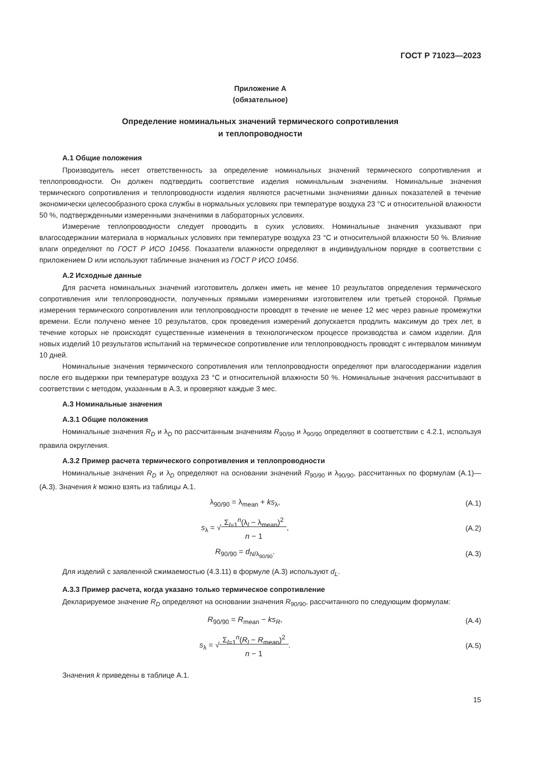ГОСТ Р 71023—2023
Приложение А
(обязательное)
Определение номинальных значений термического сопротивления
и теплопроводности
А.1 Общие положения
Производитель несет ответственность за определение номинальных значений термического сопротивления и теплопроводности. Он должен подтвердить соответствие изделия номинальным значениям. Номинальные значения термического сопротивления и теплопроводности изделия являются расчетными значениями данных показателей в течение экономически целесообразного срока службы в нормальных условиях при температуре воздуха 23 °С и относительной влажности 50 %, подтвержденными измеренными значениями в лабораторных условиях.
Измерение теплопроводности следует проводить в сухих условиях. Номинальные значения указывают при влагосодержании материала в нормальных условиях при температуре воздуха 23 °С и относительной влажности 50 %. Влияние влаги определяют по ГОСТ Р ИСО 10456. Показатели влажности определяют в индивидуальном порядке в соответствии с приложением D или используют табличные значения из ГОСТ Р ИСО 10456.
А.2 Исходные данные
Для расчета номинальных значений изготовитель должен иметь не менее 10 результатов определения термического сопротивления или теплопроводности, полученных прямыми измерениями изготовителем или третьей стороной. Прямые измерения термического сопротивления или теплопроводности проводят в течение не менее 12 мес через равные промежутки времени. Если получено менее 10 результатов, срок проведения измерений допускается продлить максимум до трех лет, в течение которых не происходят существенные изменения в технологическом процессе производства и самом изделии. Для новых изделий 10 результатов испытаний на термическое сопротивление или теплопроводность проводят с интервалом минимум 10 дней.
Номинальные значения термического сопротивления или теплопроводности определяют при влагосодержании изделия после его выдержки при температуре воздуха 23 °С и относительной влажности 50 %. Номинальные значения рассчитывают в соответствии с методом, указанным в А.3, и проверяют каждые 3 мес.
А.3 Номинальные значения
А.3.1 Общие положения
Номинальные значения R<sub>D</sub> и λ<sub>D</sub> по рассчитанным значениям R<sub>90/90</sub> и λ<sub>90/90</sub> определяют в соответствии с 4.2.1, используя правила округления.
А.3.2 Пример расчета термического сопротивления и теплопроводности
Номинальные значения R<sub>D</sub> и λ<sub>D</sub> определяют на основании значений R<sub>90/90</sub> и λ<sub>90/90</sub>, рассчитанных по формулам (А.1)—(А.3). Значения k можно взять из таблицы А.1.
λ<sub>90/90</sub> = λ<sub>mean</sub> + ks<sub>λ</sub>, (А.1)
s<sub>λ</sub> = √Σ<sub>l=1</sub><sup>n</sup>(λ<sub>l</sub> − λ<sub>mean</sub>)<sup>2</sup>
n − 1,
(А.2)
R<sub>90/90</sub> = d<sub>N/λ<sub>90/90</sub></sub>. (А.3)
Для изделий с заявленной сжимаемостью (4.3.11) в формуле (А.3) используют d<sub>L</sub>.
А.3.3 Пример расчета, когда указано только термическое сопротивление
Декларируемое значение R<sub>D</sub> определяют на основании значения R<sub>90/90</sub>, рассчитанного по следующим формулам:
R<sub>90/90</sub> = R<sub>mean</sub> − ks<sub>R</sub>, (А.4)
s<sub>λ</sub> = √Σ<sub>l=1</sub><sup>n</sup>(R<sub>l</sub> − R<sub>mean</sub>)<sup>2</sup>
n − 1.
(А.5)
Значения k приведены в таблице А.1.
15